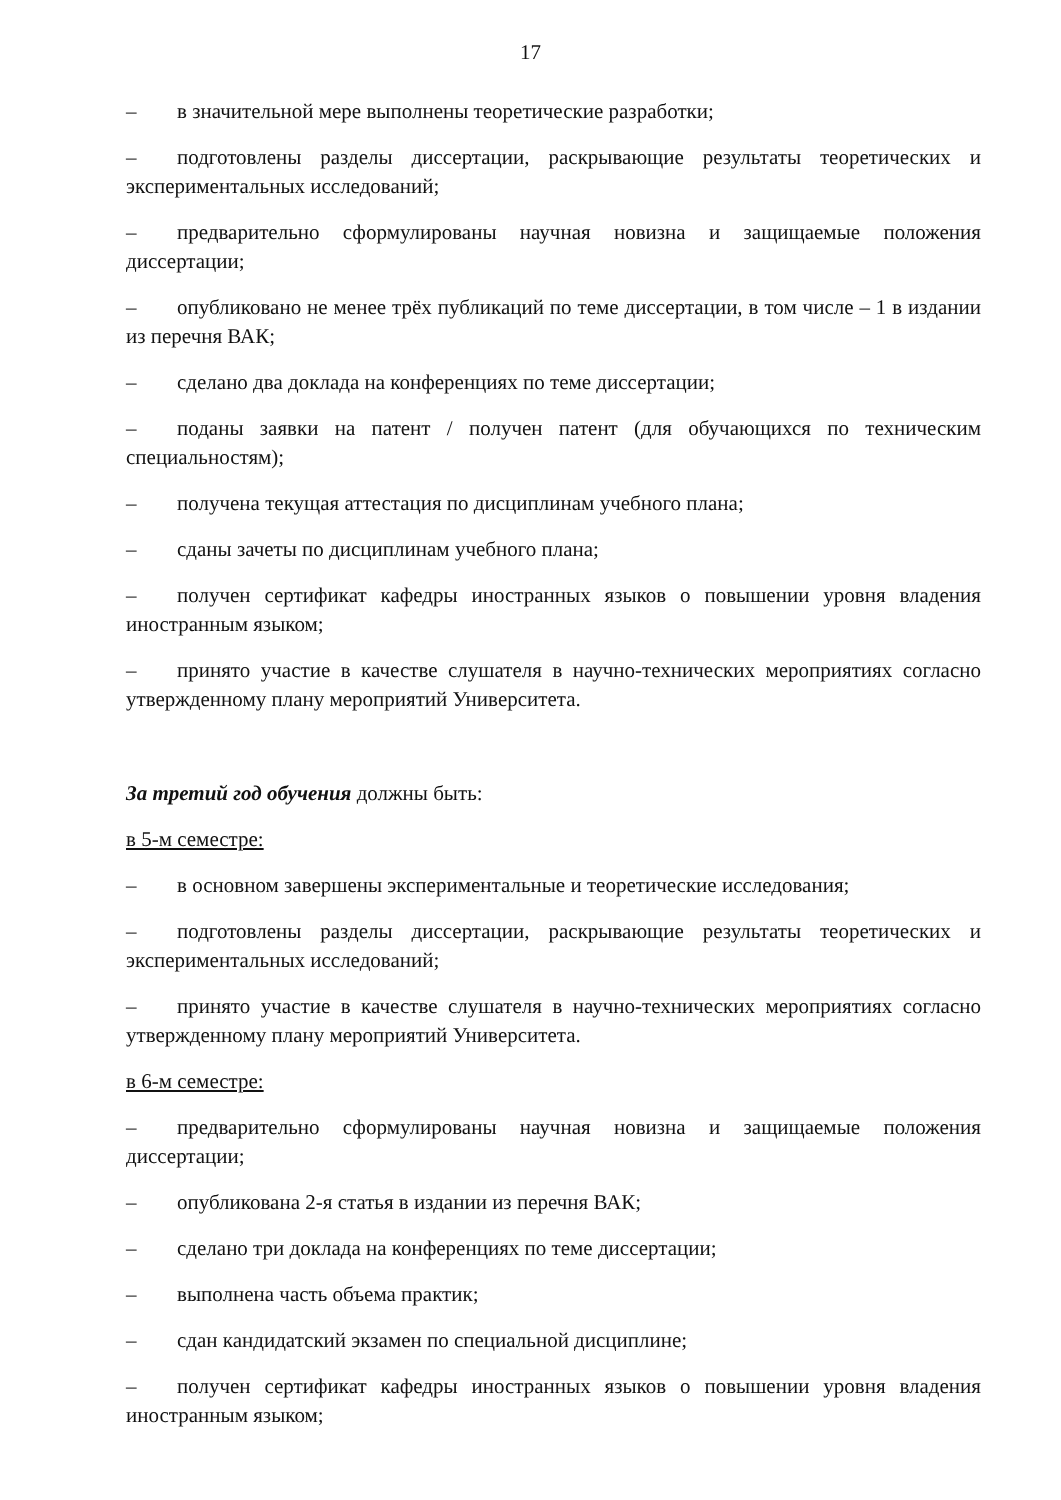17
– в значительной мере выполнены теоретические разработки;
– подготовлены разделы диссертации, раскрывающие результаты теоретических и экспериментальных исследований;
– предварительно сформулированы научная новизна и защищаемые положения диссертации;
– опубликовано не менее трёх публикаций по теме диссертации, в том числе – 1 в издании из перечня ВАК;
– сделано два доклада на конференциях по теме диссертации;
– поданы заявки на патент / получен патент (для обучающихся по техническим специальностям);
– получена текущая аттестация по дисциплинам учебного плана;
– сданы зачеты по дисциплинам учебного плана;
– получен сертификат кафедры иностранных языков о повышении уровня владения иностранным языком;
– принято участие в качестве слушателя в научно-технических мероприятиях согласно утвержденному плану мероприятий Университета.
За третий год обучения должны быть:
в 5-м семестре:
– в основном завершены экспериментальные и теоретические исследования;
– подготовлены разделы диссертации, раскрывающие результаты теоретических и экспериментальных исследований;
– принято участие в качестве слушателя в научно-технических мероприятиях согласно утвержденному плану мероприятий Университета.
в 6-м семестре:
– предварительно сформулированы научная новизна и защищаемые положения диссертации;
– опубликована 2-я статья в издании из перечня ВАК;
– сделано три доклада на конференциях по теме диссертации;
– выполнена часть объема практик;
– сдан кандидатский экзамен по специальной дисциплине;
– получен сертификат кафедры иностранных языков о повышении уровня владения иностранным языком;